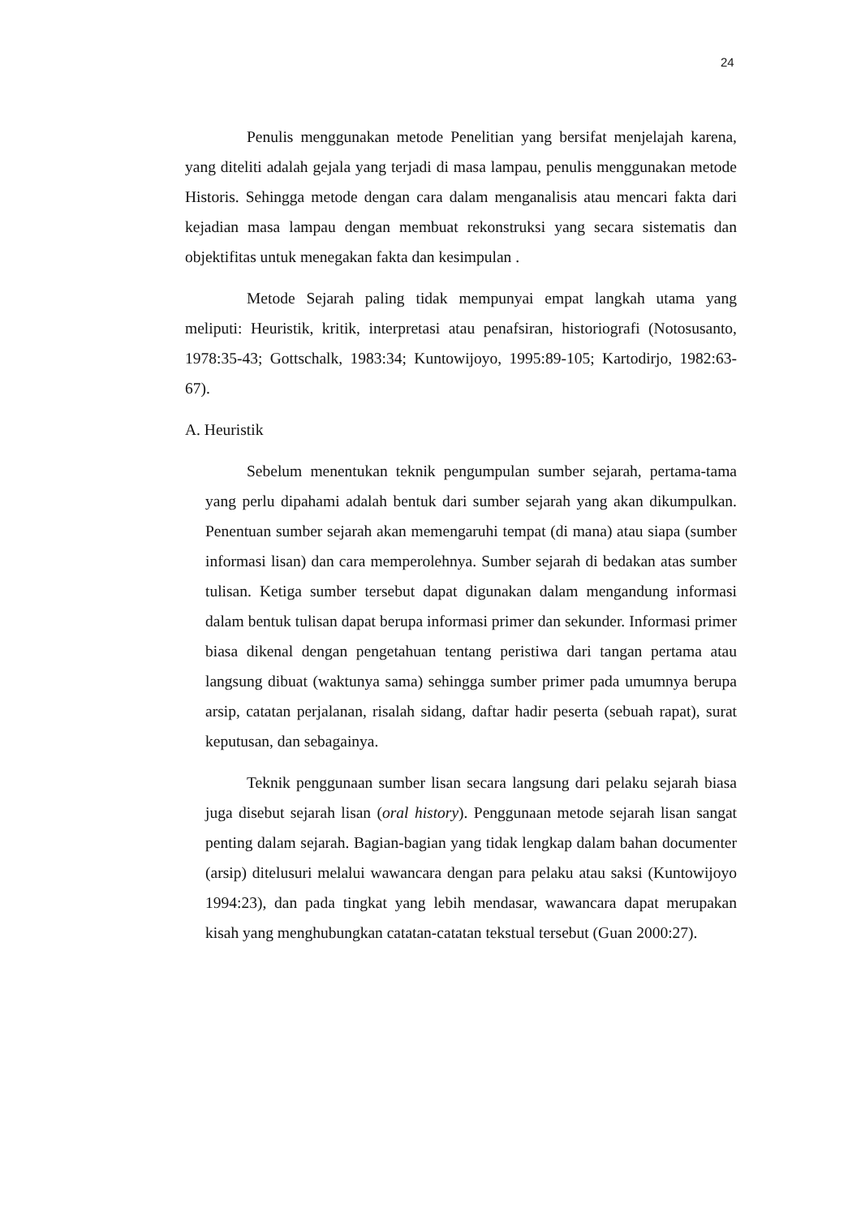24
Penulis menggunakan metode Penelitian yang bersifat menjelajah karena, yang diteliti adalah gejala yang terjadi di masa lampau, penulis menggunakan metode Historis. Sehingga metode dengan cara dalam menganalisis atau mencari fakta dari kejadian masa lampau dengan membuat rekonstruksi yang secara sistematis dan objektifitas untuk menegakan fakta dan kesimpulan .
Metode Sejarah paling tidak mempunyai empat langkah utama yang meliputi: Heuristik, kritik, interpretasi atau penafsiran, historiografi (Notosusanto, 1978:35-43; Gottschalk, 1983:34; Kuntowijoyo, 1995:89-105; Kartodirjo, 1982:63-67).
A. Heuristik
Sebelum menentukan teknik pengumpulan sumber sejarah, pertama-tama yang perlu dipahami adalah bentuk dari sumber sejarah yang akan dikumpulkan. Penentuan sumber sejarah akan memengaruhi tempat (di mana) atau siapa (sumber informasi lisan) dan cara memperolehnya. Sumber sejarah di bedakan atas sumber tulisan. Ketiga sumber tersebut dapat digunakan dalam mengandung informasi dalam bentuk tulisan dapat berupa informasi primer dan sekunder. Informasi primer biasa dikenal dengan pengetahuan tentang peristiwa dari tangan pertama atau langsung dibuat (waktunya sama) sehingga sumber primer pada umumnya berupa arsip, catatan perjalanan, risalah sidang, daftar hadir peserta (sebuah rapat), surat keputusan, dan sebagainya.
Teknik penggunaan sumber lisan secara langsung dari pelaku sejarah biasa juga disebut sejarah lisan (oral history). Penggunaan metode sejarah lisan sangat penting dalam sejarah. Bagian-bagian yang tidak lengkap dalam bahan documenter (arsip) ditelusuri melalui wawancara dengan para pelaku atau saksi (Kuntowijoyo 1994:23), dan pada tingkat yang lebih mendasar, wawancara dapat merupakan kisah yang menghubungkan catatan-catatan tekstual tersebut (Guan 2000:27).